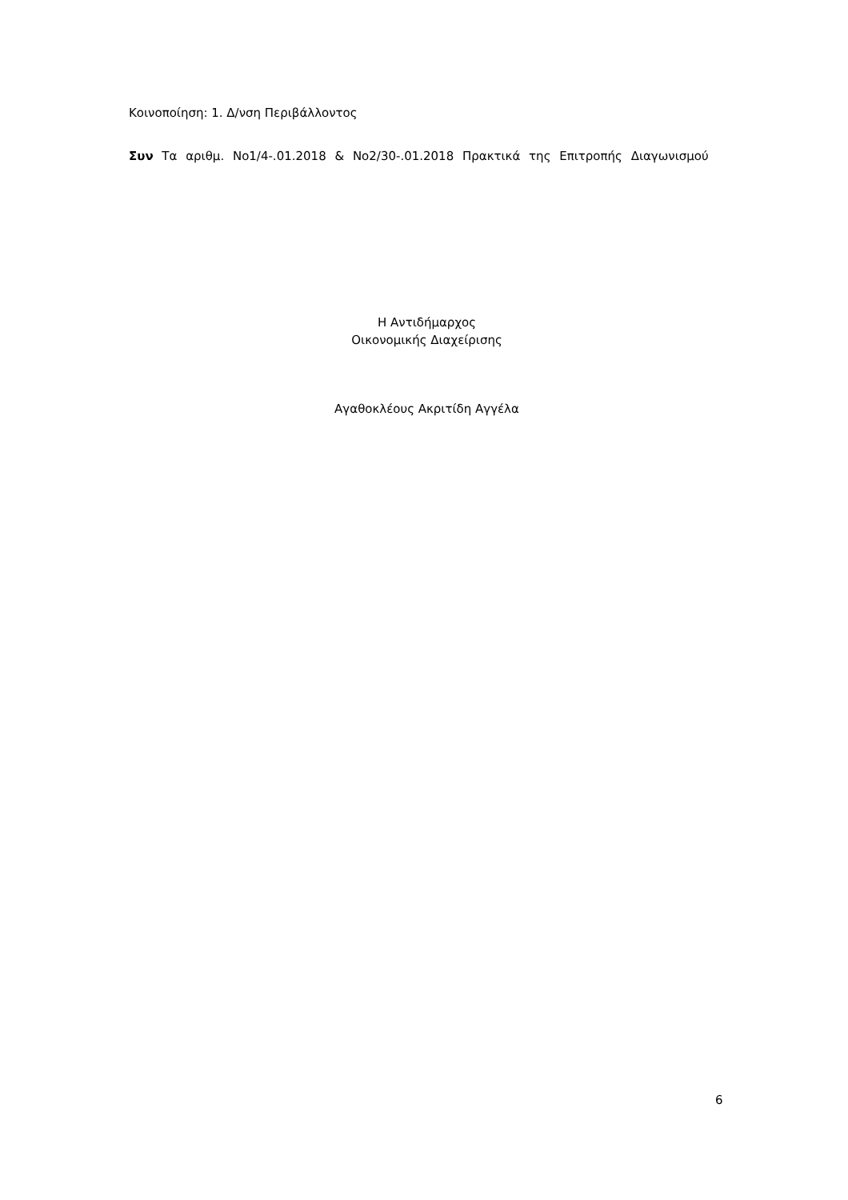Κοινοποίηση: 1. Δ/νση Περιβάλλοντος
Συν Τα αριθμ. Νο1/4-.01.2018 & Νο2/30-.01.2018 Πρακτικά της Επιτροπής Διαγωνισμού
Η Αντιδήμαρχος
Οικονομικής Διαχείρισης
Αγαθοκλέους Ακριτίδη Αγγέλα
6